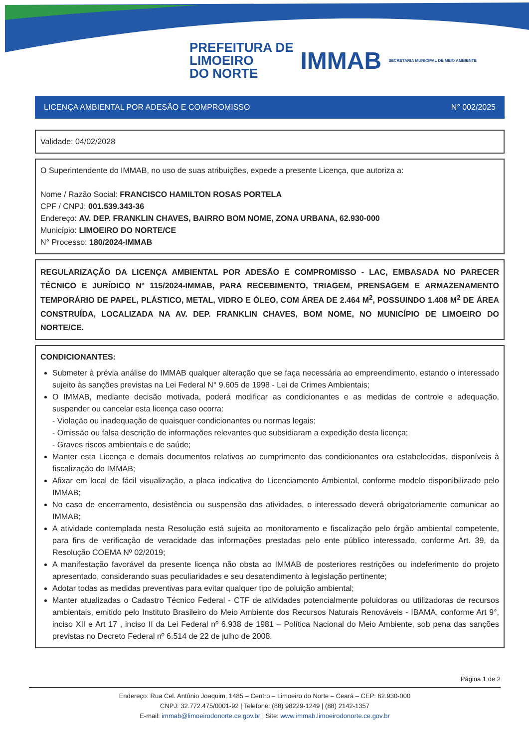PREFEITURA DE
LIMOEIRO
DO NORTE
IMMAB
SECRETARIA MUNICIPAL DE MEIO AMBIENTE
LICENÇA AMBIENTAL POR ADESÃO E COMPROMISSO N° 002/2025
Validade: 04/02/2028
O Superintendente do IMMAB, no uso de suas atribuições, expede a presente Licença, que autoriza a:
Nome / Razão Social: FRANCISCO HAMILTON ROSAS PORTELA
CPF / CNPJ: 001.539.343-36
Endereço: AV. DEP. FRANKLIN CHAVES, BAIRRO BOM NOME, ZONA URBANA, 62.930-000
Município: LIMOEIRO DO NORTE/CE
N° Processo: 180/2024-IMMAB
REGULARIZAÇÃO DA LICENÇA AMBIENTAL POR ADESÃO E COMPROMISSO - LAC, EMBASADA NO PARECER TÉCNICO E JURÍDICO Nº 115/2024-IMMAB, PARA RECEBIMENTO, TRIAGEM, PRENSAGEM E ARMAZENAMENTO TEMPORÁRIO DE PAPEL, PLÁSTICO, METAL, VIDRO E ÓLEO, COM ÁREA DE 2.464 M<sup>2</sup>, POSSUINDO 1.408 M<sup>2</sup> DE ÁREA CONSTRUÍDA, LOCALIZADA NA AV. DEP. FRANKLIN CHAVES, BOM NOME, NO MUNICÍPIO DE LIMOEIRO DO NORTE/CE.
CONDICIONANTES:
Submeter à prévia análise do IMMAB qualquer alteração que se faça necessária ao empreendimento, estando o interessado sujeito às sanções previstas na Lei Federal N° 9.605 de 1998 - Lei de Crimes Ambientais;
O IMMAB, mediante decisão motivada, poderá modificar as condicionantes e as medidas de controle e adequação, suspender ou cancelar esta licença caso ocorra:
- Violação ou inadequação de quaisquer condicionantes ou normas legais;
- Omissão ou falsa descrição de informações relevantes que subsidiaram a expedição desta licença;
- Graves riscos ambientais e de saúde;
Manter esta Licença e demais documentos relativos ao cumprimento das condicionantes ora estabelecidas, disponíveis à fiscalização do IMMAB;
Afixar em local de fácil visualização, a placa indicativa do Licenciamento Ambiental, conforme modelo disponibilizado pelo IMMAB;
No caso de encerramento, desistência ou suspensão das atividades, o interessado deverá obrigatoriamente comunicar ao IMMAB;
A atividade contemplada nesta Resolução está sujeita ao monitoramento e fiscalização pelo órgão ambiental competente, para fins de verificação de veracidade das informações prestadas pelo ente público interessado, conforme Art. 39, da Resolução COEMA Nº 02/2019;
A manifestação favorável da presente licença não obsta ao IMMAB de posteriores restrições ou indeferimento do projeto apresentado, considerando suas peculiaridades e seu desatendimento à legislação pertinente;
Adotar todas as medidas preventivas para evitar qualquer tipo de poluição ambiental;
Manter atualizadas o Cadastro Técnico Federal - CTF de atividades potencialmente poluidoras ou utilizadoras de recursos ambientais, emitido pelo Instituto Brasileiro do Meio Ambiente dos Recursos Naturais Renováveis - IBAMA, conforme Art 9°, inciso XII e Art 17 , inciso II da Lei Federal nº 6.938 de 1981 – Política Nacional do Meio Ambiente, sob pena das sanções previstas no Decreto Federal nº 6.514 de 22 de julho de 2008.
Página 1 de 2
Endereço: Rua Cel. Antônio Joaquim, 1485 – Centro – Limoeiro do Norte – Ceará – CEP: 62.930-000
CNPJ: 32.772.475/0001-92 | Telefone: (88) 98229-1249 | (88) 2142-1357
E-mail: immab@limoeirodonorte.ce.gov.br | Site: www.immab.limoeirodonorte.ce.gov.br